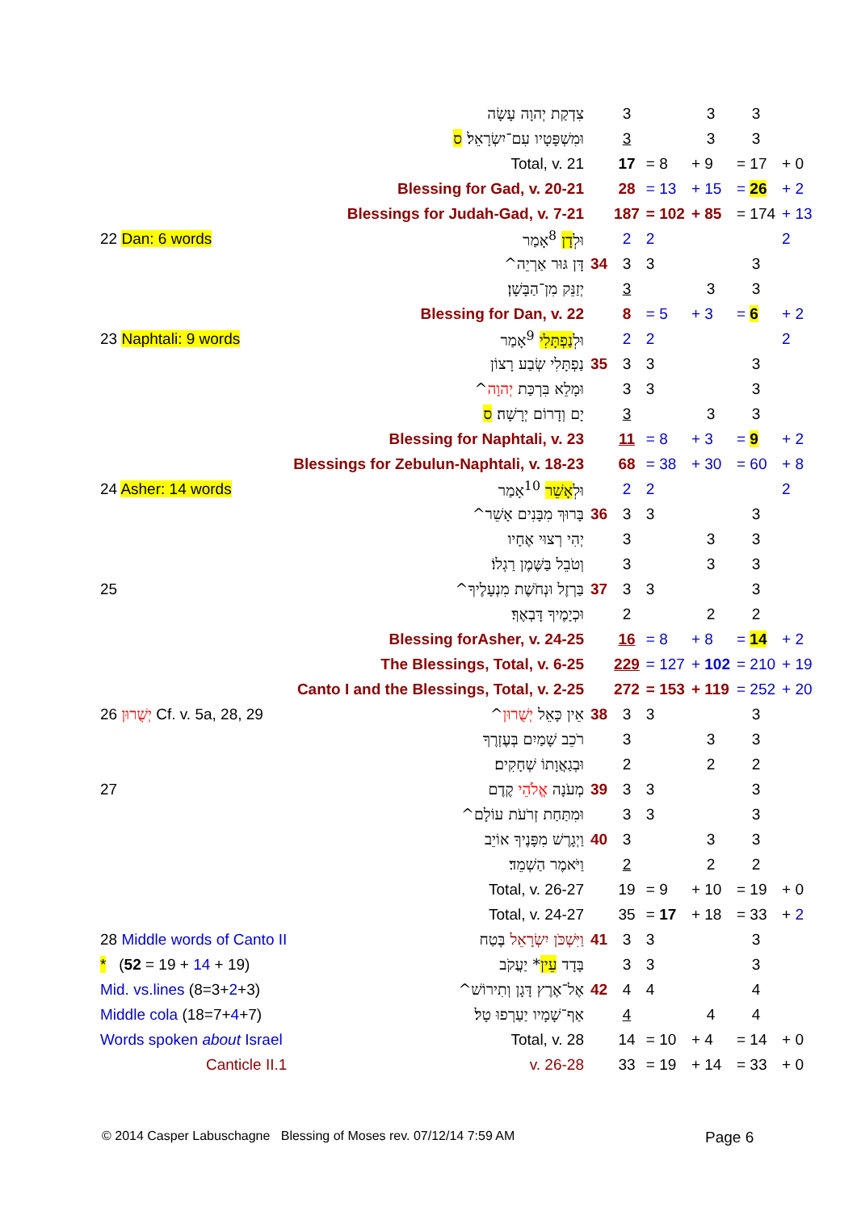| | צִדְקַת יְהוָה עָשָׂה | | | 3 | | 3 | 3 | |
| | וּמִשְׁפָּטָיו עִם־יִשְׂרָאֵל׃ ס | | | 3 | | 3 | 3 | |
| | Total, v. 21 | | | 17 | = 8 | + 9 | = 17 | + 0 |
| | Blessing for Gad, v. 20-21 | | | 28 | = 13 | + 15 | = 26 | + 2 |
| | Blessings for Judah-Gad, v. 7-21 | | | 187 | = 102 | + 85 | = 174 | + 13 |
| 22 Dan: 6 words | וּלְ דָן <sup>8</sup>אָמַר | | | 2 | 2 | | | 2 |
| | דָּן גּוּר אַרְיֵה^ | | 34 | 3 | 3 | | 3 | |
| | יְזַנֵּק מִן־הַבָּשָׁן׃ | | | 3 | | 3 | 3 | |
| | Blessing for Dan, v. 22 | | | 8 | = 5 | + 3 | = 6 | + 2 |
| 23 Naphtali: 9 words | וּלְ נַפְתָּלִי <sup>9</sup>אָמַר | | | 2 | 2 | | | 2 |
| | נַפְתָּלִי שְׂבַע רָצוֹן | | 35 | 3 | 3 | | 3 | |
| | וּמָלֵא בִּרְכַּת יְהוָה ^ | | | 3 | 3 | | 3 | |
| | יָם וְדָרוֹם יְרָשָׁה׃ ס | | | 3 | | 3 | 3 | |
| | Blessing for Naphtali, v. 23 | | | 11 | = 8 | + 3 | = 9 | + 2 |
| | Blessings for Zebulun-Naphtali, v. 18-23 | | | 68 | = 38 | + 30 | = 60 | + 8 |
| 24 Asher: 14 words | וּלְ אָשֵׁר <sup>10</sup>אָמַר | | | 2 | 2 | | | 2 |
| | בָּרוּךְ מִבָּנִים אָשֵׁר^ | | 36 | 3 | 3 | | 3 | |
| | יְהִי רְצוּי אֶחָיו | | | 3 | | 3 | 3 | |
| | וְטֹבֵל בַּשֶּׁמֶן רַגְלוֹ׃ | | | 3 | | 3 | 3 | |
| 25 | בַּרְזֶל וּנְחֹשֶׁת מִנְעָלֶיךָ^ | | 37 | 3 | 3 | | 3 | |
| | וּכְיָמֶיךָ דָּבְאֶךָ׃ | | | 2 | | 2 | 2 | |
| | Blessing forAsher, v. 24-25 | | | 16 | = 8 | + 8 | = 14 | + 2 |
| | The Blessings, Total, v. 6-25 | | | 229 | = 127 | + 102 | = 210 | + 19 |
| | Canto I and the Blessings, Total, v. 2-25 | | | 272 | = 153 | + 119 | = 252 | + 20 |
| 26 יְשֻׁרוּן Cf. v. 5a, 28, 29 | | אֵין כָּאֵל יְשֻׁרוּן ^ | 38 | 3 | 3 | | 3 | |
| | רֹכֵב שָׁמַיִם בְּעֶזְרֶךָ | | | 3 | | 3 | 3 | |
| | וּבְגַאֲוָתוֹ שְׁחָקִים׃ | | | 2 | | 2 | 2 | |
| 27 | מְעֹנָה אֱלֹהֵי קֶדֶם | | 39 | 3 | 3 | | 3 | |
| | וּמִתַּחַת זְרֹעֹת עוֹלָם^ | | | 3 | 3 | | 3 | |
| | וַיְגָרֶשׁ מִפָּנֶיךָ אוֹיֵב | | 40 | 3 | | 3 | 3 | |
| | וַיֹּאמֶר הַשְׁמֵד׃ | | | 2 | | 2 | 2 | |
| | Total, v. 26-27 | | | 19 | = 9 | + 10 | = 19 | + 0 |
| | Total, v. 24-27 | | | 35 | = 17 | + 18 | = 33 | + 2 |
| 28 Middle words of Canto II | וַיִּשְׁכֹּן יִשְׂרָאֵל בֶּטַח | | 41 | 3 | 3 | | 3 | |
| * ( 52 = 19 + 14 + 19) | בָּדָד עֵין * יַעֲקֹב | | | 3 | 3 | | 3 | |
| Mid. vs.lines (8=3+ 2 +3) | אֶל־אֶרֶץ דָּגָן וְתִירוֹשׁ^ | | 42 | 4 | 4 | | 4 | |
| Middle cola (18=7+ 4 +7) | אַף־שָׁמָיו יַעַרְפוּ טָל׃ | | | 4 | | 4 | 4 | |
| Words spoken about Israel | Total, v. 28 | | | 14 | = 10 | + 4 | = 14 | + 0 |
| Canticle II.1 | v. 26-28 | | | 33 | = 19 | + 14 | = 33 | + 0 |
© 2014 Casper Labuschagne Blessing of Moses rev. 07/12/14 7:59 AM
Page 6